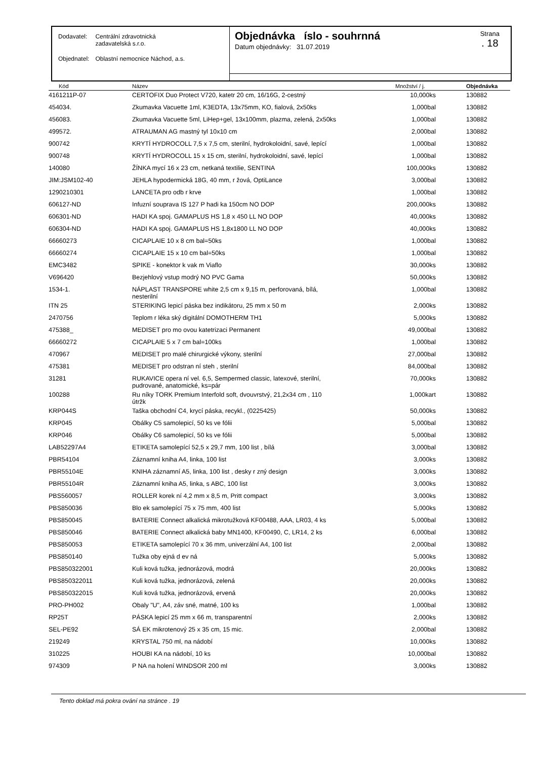| Dodavatel: | Centrální zdravotnická zadavatelská s.r.o. |
| Objednatel: | Oblastní nemocnice Náchod, a.s. |
Objednávka íslo - souhrnná
Datum objednávky: 31.07.2019
Strana. 18
| Kód | Název | Množství / j. | Objednávka |
| --- | --- | --- | --- |
| 4161211P-07 | CERTOFIX Duo Protect V720, katetr 20 cm, 16/16G, 2-cestný | 10,000ks | 130882 |
| 454034. | Zkumavka Vacuette 1ml, K3EDTA, 13x75mm, KO, fialová, 2x50ks | 1,000bal | 130882 |
| 456083. | Zkumavka Vacuette 5ml, LiHep+gel, 13x100mm, plazma, zelená, 2x50ks | 1,000bal | 130882 |
| 499572. | ATRAUMAN AG mastný tyl 10x10 cm | 2,000bal | 130882 |
| 900742 | KRYTÍ HYDROCOLL 7,5 x 7,5 cm, sterilní, hydrokoloidní, savé, lepící | 1,000bal | 130882 |
| 900748 | KRYTÍ HYDROCOLL 15 x 15 cm, sterilní, hydrokoloidní, savé, lepící | 1,000bal | 130882 |
| 140080 | ŽÍNKA mycí 16 x 23 cm, netkaná textilie, SENTINA | 100,000ks | 130882 |
| JIM:JSM102-40 | JEHLA hypodermická 18G, 40 mm, r žová, OptiLance | 3,000bal | 130882 |
| 1290210301 | LANCETA pro odb r krve | 1,000bal | 130882 |
| 606127-ND | Infuzní souprava IS 127 P hadi ka 150cm NO DOP | 200,000ks | 130882 |
| 606301-ND | HADI KA spoj. GAMAPLUS HS 1,8 x 450 LL NO DOP | 40,000ks | 130882 |
| 606304-ND | HADI KA spoj. GAMAPLUS HS 1,8x1800 LL NO DOP | 40,000ks | 130882 |
| 66660273 | CICAPLAIE 10 x 8 cm bal=50ks | 1,000bal | 130882 |
| 66660274 | CICAPLAIE 15 x 10 cm bal=50ks | 1,000bal | 130882 |
| EMC3482 | SPIKE - konektor k vak m Viaflo | 30,000ks | 130882 |
| V696420 | Bezjehlový vstup modrý NO PVC Gama | 50,000ks | 130882 |
| 1534-1. | NÁPLAST TRANSPORE white 2,5 cm x 9,15 m, perforovaná, bílá, nesterilní | 1,000bal | 130882 |
| ITN 25 | STERIKING lepicí páska bez indikátoru, 25 mm x 50 m | 2,000ks | 130882 |
| 2470756 | Teplom r léka ský digitální DOMOTHERM TH1 | 5,000ks | 130882 |
| 475388_ | MEDISET pro mo ovou katetrizaci Permanent | 49,000bal | 130882 |
| 66660272 | CICAPLAIE 5 x 7 cm bal=100ks | 1,000bal | 130882 |
| 470967 | MEDISET pro malé chirurgické výkony, sterilní | 27,000bal | 130882 |
| 475381 | MEDISET pro odstran ní steh , sterilní | 84,000bal | 130882 |
| 31281 | RUKAVICE opera ní vel. 6,5, Sempermed classic, latexové, sterilní, pudrované, anatomické, ks=pár | 70,000ks | 130882 |
| 100288 | Ru níky TORK Premium Interfold soft, dvouvrstvý, 21,2x34 cm , 110 útržk | 1,000kart | 130882 |
| KRP044S | Taška obchodní C4, krycí páska, recykl., (0225425) | 50,000ks | 130882 |
| KRP045 | Obálky C5 samolepicí, 50 ks ve fólii | 5,000bal | 130882 |
| KRP046 | Obálky C6 samolepicí, 50 ks ve fólii | 5,000bal | 130882 |
| LAB52297A4 | ETIKETA samolepící 52,5 x 29,7 mm, 100 list , bílá | 3,000bal | 130882 |
| PBR54104 | Záznamní kniha A4, linka, 100 list | 3,000ks | 130882 |
| PBR55104E | KNIHA záznamní A5, linka, 100 list , desky r zný design | 3,000ks | 130882 |
| PBR55104R | Záznamní kniha A5, linka, s ABC, 100 list | 3,000ks | 130882 |
| PBS560057 | ROLLER korek ní 4,2 mm x 8,5 m, Pritt compact | 3,000ks | 130882 |
| PBS850036 | Blo ek samolepící 75 x 75 mm, 400 list | 5,000ks | 130882 |
| PBS850045 | BATERIE Connect alkalická mikrotužková KF00488, AAA, LR03, 4 ks | 5,000bal | 130882 |
| PBS850046 | BATERIE Connect alkalická baby MN1400, KF00490, C, LR14, 2 ks | 6,000bal | 130882 |
| PBS850053 | ETIKETA samolepící 70 x 36 mm, univerzální A4, 100 list | 2,000bal | 130882 |
| PBS850140 | Tužka oby ejná d ev ná | 5,000ks | 130882 |
| PBS850322001 | Kuli ková tužka, jednorázová, modrá | 20,000ks | 130882 |
| PBS850322011 | Kuli ková tužka, jednorázová, zelená | 20,000ks | 130882 |
| PBS850322015 | Kuli ková tužka, jednorázová, ervená | 20,000ks | 130882 |
| PRO-PH002 | Obaly "U", A4, záv sné, matné, 100 ks | 1,000bal | 130882 |
| RP25T | PÁSKA lepicí 25 mm x 66 m, transparentní | 2,000ks | 130882 |
| SEL-PE92 | SÁ EK mikrotenový 25 x 35 cm, 15 mic. | 2,000bal | 130882 |
| 219249 | KRYSTAL 750 ml, na nádobí | 10,000ks | 130882 |
| 310225 | HOUBI KA na nádobí, 10 ks | 10,000bal | 130882 |
| 974309 | P NA na holení WINDSOR 200 ml | 3,000ks | 130882 |
Tento doklad má pokra ování na stránce . 19